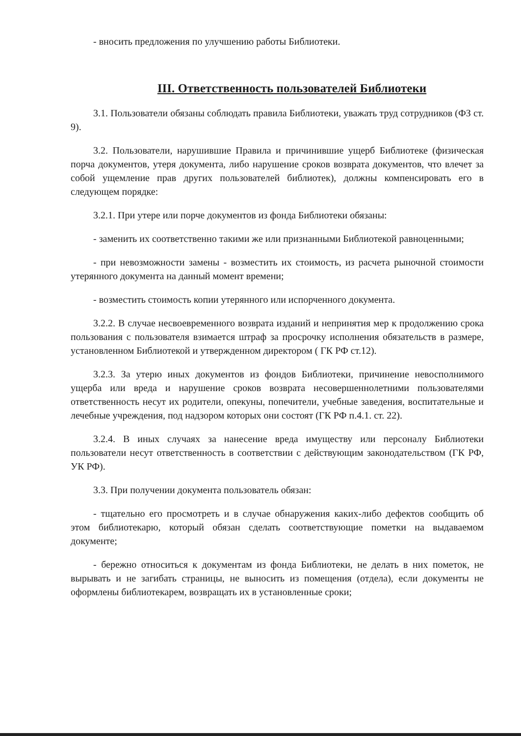- вносить предложения по улучшению работы Библиотеки.
III. Ответственность пользователей Библиотеки
3.1. Пользователи обязаны соблюдать правила Библиотеки, уважать труд сотрудников (ФЗ ст. 9).
3.2. Пользователи, нарушившие Правила и причинившие ущерб Библиотеке (физическая порча документов, утеря документа, либо нарушение сроков возврата документов, что влечет за собой ущемление прав других пользователей библиотек), должны компенсировать его в следующем порядке:
3.2.1. При утере или порче документов из фонда Библиотеки обязаны:
- заменить их соответственно такими же или признанными Библиотекой равноценными;
- при невозможности замены - возместить их стоимость, из расчета рыночной стоимости утерянного документа на данный момент времени;
- возместить стоимость копии утерянного или испорченного документа.
3.2.2. В случае несвоевременного возврата изданий и непринятия мер к продолжению срока пользования с пользователя взимается штраф за просрочку исполнения обязательств в размере, установленном Библиотекой и утвержденном директором ( ГК РФ ст.12).
3.2.3. За утерю иных документов из фондов Библиотеки, причинение невосполнимого ущерба или вреда и нарушение сроков возврата несовершеннолетними пользователями ответственность несут их родители, опекуны, попечители, учебные заведения, воспитательные и лечебные учреждения, под надзором которых они состоят (ГК РФ п.4.1. ст. 22).
3.2.4. В иных случаях за нанесение вреда имуществу или персоналу Библиотеки пользователи несут ответственность в соответствии с действующим законодательством (ГК РФ, УК РФ).
3.3. При получении документа пользователь обязан:
- тщательно его просмотреть и в случае обнаружения каких-либо дефектов сообщить об этом библиотекарю, который обязан сделать соответствующие пометки на выдаваемом документе;
- бережно относиться к документам из фонда Библиотеки, не делать в них пометок, не вырывать и не загибать страницы, не выносить из помещения (отдела), если документы не оформлены библиотекарем, возвращать их в установленные сроки;